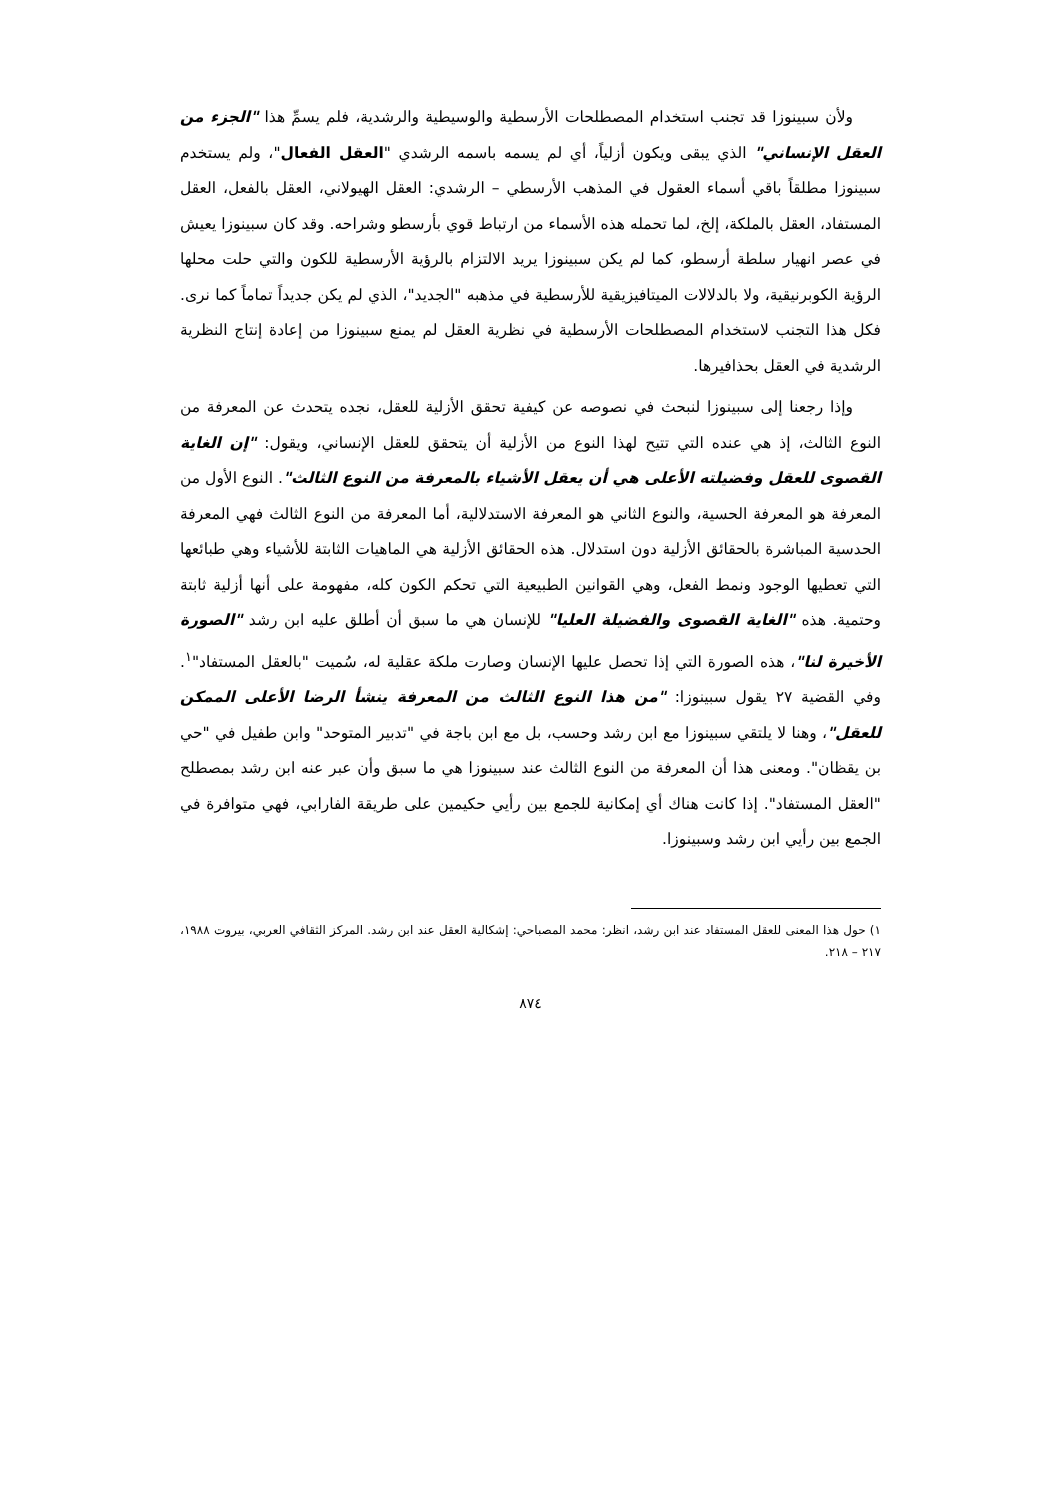ولأن سبينوزا قد تجنب استخدام المصطلحات الأرسطية والوسيطية والرشدية، فلم يسمِّ هذا "الجزء من العقل الإنساني" الذي يبقى ويكون أزلياً، أي لم يسمه باسمه الرشدي "العقل الفعال"، ولم يستخدم سبينوزا مطلقاً باقي أسماء العقول في المذهب الأرسطي – الرشدي: العقل الهيولاني، العقل بالفعل، العقل المستفاد، العقل بالملكة، إلخ، لما تحمله هذه الأسماء من ارتباط قوي بأرسطو وشراحه. وقد كان سبينوزا يعيش في عصر انهيار سلطة أرسطو، كما لم يكن سبينوزا يريد الالتزام بالرؤية الأرسطية للكون والتي حلت محلها الرؤية الكوبرنيقية، ولا بالدلالات الميتافيزيقية للأرسطية في مذهبه "الجديد"، الذي لم يكن جديداً تماماً كما نرى. فكل هذا التجنب لاستخدام المصطلحات الأرسطية في نظرية العقل لم يمنع سبينوزا من إعادة إنتاج النظرية الرشدية في العقل بحذافيرها.
وإذا رجعنا إلى سبينوزا لنبحث في نصوصه عن كيفية تحقق الأزلية للعقل، نجده يتحدث عن المعرفة من النوع الثالث، إذ هي عنده التي تتيح لهذا النوع من الأزلية أن يتحقق للعقل الإنساني، ويقول: "إن الغاية القصوى للعقل وفضيلته الأعلى هي أن يعقل الأشياء بالمعرفة من النوع الثالث". النوع الأول من المعرفة هو المعرفة الحسية، والنوع الثاني هو المعرفة الاستدلالية، أما المعرفة من النوع الثالث فهي المعرفة الحدسية المباشرة بالحقائق الأزلية دون استدلال. هذه الحقائق الأزلية هي الماهيات الثابتة للأشياء وهي طبائعها التي تعطيها الوجود ونمط الفعل، وهي القوانين الطبيعية التي تحكم الكون كله، مفهومة على أنها أزلية ثابتة وحتمية. هذه "الغاية القصوى والفضيلة العليا" للإنسان هي ما سبق أن أطلق عليه ابن رشد "الصورة الأخيرة لنا"، هذه الصورة التي إذا تحصل عليها الإنسان وصارت ملكة عقلية له، سُميت "بالعقل المستفاد"<sup>١</sup>. وفي القضية ٢٧ يقول سبينوزا: "من هذا النوع الثالث من المعرفة ينشأ الرضا الأعلى الممكن للعقل"، وهنا لا يلتقي سبينوزا مع ابن رشد وحسب، بل مع ابن باجة في "تدبير المتوحد" وابن طفيل في "حي بن يقظان". ومعنى هذا أن المعرفة من النوع الثالث عند سبينوزا هي ما سبق وأن عبر عنه ابن رشد بمصطلح "العقل المستفاد". إذا كانت هناك أي إمكانية للجمع بين رأيي حكيمين على طريقة الفارابي، فهي متوافرة في الجمع بين رأيي ابن رشد وسبينوزا.
١) حول هذا المعنى للعقل المستفاد عند ابن رشد، انظر: محمد المصباحي: إشكالية العقل عند ابن رشد. المركز الثقافي العربي، بيروت ١٩٨٨، ٢١٧ – ٢١٨.
٨٧٤